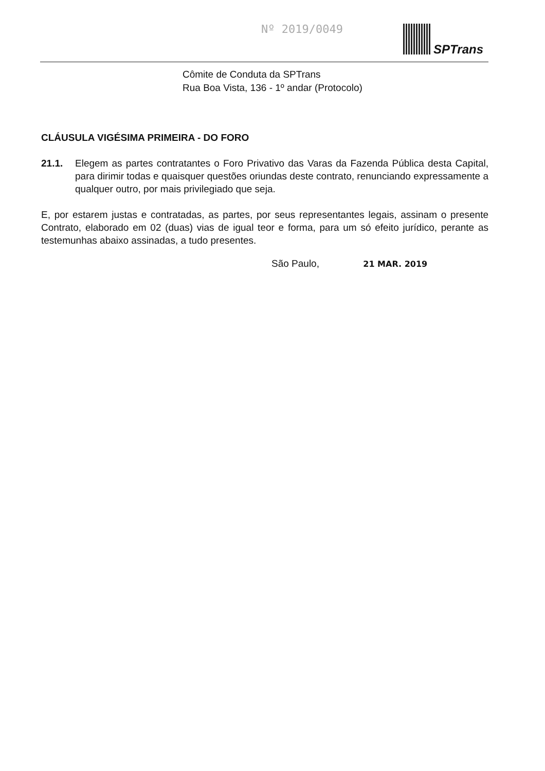Nº 2019/0049 SPTrans
Cômite de Conduta da SPTrans
Rua Boa Vista, 136 - 1º andar (Protocolo)
CLÁUSULA VIGÉSIMA PRIMEIRA - DO FORO
21.1. Elegem as partes contratantes o Foro Privativo das Varas da Fazenda Pública desta Capital, para dirimir todas e quaisquer questões oriundas deste contrato, renunciando expressamente a qualquer outro, por mais privilegiado que seja.
E, por estarem justas e contratadas, as partes, por seus representantes legais, assinam o presente Contrato, elaborado em 02 (duas) vias de igual teor e forma, para um só efeito jurídico, perante as testemunhas abaixo assinadas, a tudo presentes.
São Paulo, 21 MAR. 2019